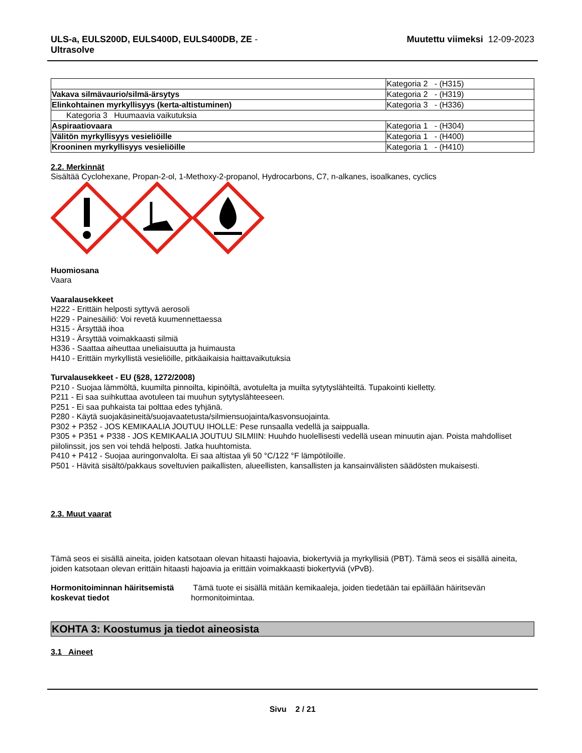ULS-a, EULS200D, EULS400D, EULS400DB, ZE -
Ultrasolve
Muutettu viimeksi 12-09-2023
| | Kategoria 2 - (H315) |
| Vakava silmävaurio/silmä-ärsytys | Kategoria 2 - (H319) |
| Elinkohtainen myrkyllisyys (kerta-altistuminen) | Kategoria 3 - (H336) |
| Kategoria 3 Huumaavia vaikutuksia | |
| Aspiraatiovaara | Kategoria 1 - (H304) |
| Välitön myrkyllisyys vesieliöille | Kategoria 1 - (H400) |
| Krooninen myrkyllisyys vesieliöille | Kategoria 1 - (H410) |
2.2. Merkinnät
Sisältää Cyclohexane, Propan-2-ol, 1-Methoxy-2-propanol, Hydrocarbons, C7, n-alkanes, isoalkanes, cyclics
Huomiosana
Vaara
Vaaralausekkeet
H222 - Erittäin helposti syttyvä aerosoli
H229 - Painesäiliö: Voi revetä kuumennettaessa
H315 - Ärsyttää ihoa
H319 - Ärsyttää voimakkaasti silmiä
H336 - Saattaa aiheuttaa uneliaisuutta ja huimausta
H410 - Erittäin myrkyllistä vesieliöille, pitkäaikaisia haittavaikutuksia
Turvalausekkeet - EU (§28, 1272/2008)
P210 - Suojaa lämmöltä, kuumilta pinnoilta, kipinöiltä, avotulelta ja muilta sytytyslähteiltä. Tupakointi kielletty.
P211 - Ei saa suihkuttaa avotuleen tai muuhun sytytyslähteeseen.
P251 - Ei saa puhkaista tai polttaa edes tyhjänä.
P280 - Käytä suojakäsineitä/suojavaatetusta/silmiensuojainta/kasvonsuojainta.
P302 + P352 - JOS KEMIKAALIA JOUTUU IHOLLE: Pese runsaalla vedellä ja saippualla.
P305 + P351 + P338 - JOS KEMIKAALIA JOUTUU SILMIIN: Huuhdo huolellisesti vedellä usean minuutin ajan. Poista mahdolliset piilolinssit, jos sen voi tehdä helposti. Jatka huuhtomista.
P410 + P412 - Suojaa auringonvalolta. Ei saa altistaa yli 50 °C/122 °F lämpötiloille.
P501 - Hävitä sisältö/pakkaus soveltuvien paikallisten, alueellisten, kansallisten ja kansainvälisten säädösten mukaisesti.
2.3. Muut vaarat
Tämä seos ei sisällä aineita, joiden katsotaan olevan hitaasti hajoavia, biokertyviä ja myrkyllisiä (PBT). Tämä seos ei sisällä aineita, joiden katsotaan olevan erittäin hitaasti hajoavia ja erittäin voimakkaasti biokertyviä (vPvB).
Hormonitoiminnan häiritsemistä koskevat tiedot
Tämä tuote ei sisällä mitään kemikaaleja, joiden tiedetään tai epäillään häiritsevän hormonitoimintaa.
KOHTA 3: Koostumus ja tiedot aineosista
3.1 Aineet
Sivu 2 / 21